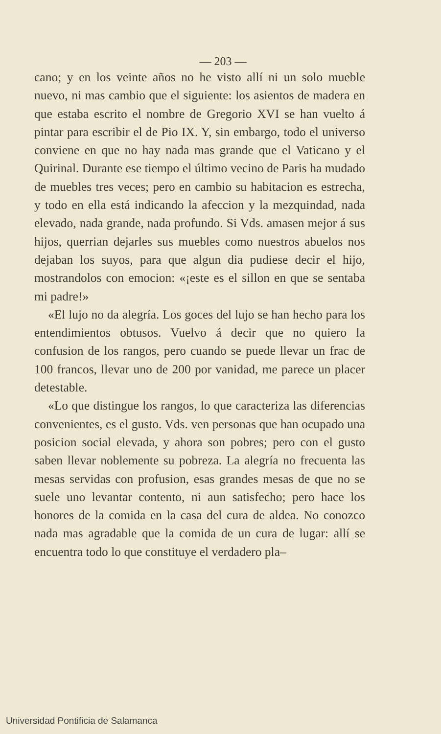— 203 —
cano; y en los veinte años no he visto allí ni un solo mueble nuevo, ni mas cambio que el siguiente: los asientos de madera en que estaba escrito el nombre de Gregorio XVI se han vuelto á pintar para escribir el de Pio IX. Y, sin embargo, todo el universo conviene en que no hay nada mas grande que el Vaticano y el Quirinal. Durante ese tiempo el último vecino de Paris ha mudado de muebles tres veces; pero en cambio su habitacion es estrecha, y todo en ella está indicando la afeccion y la mezquindad, nada elevado, nada grande, nada profundo. Si Vds. amasen mejor á sus hijos, querrian dejarles sus muebles como nuestros abuelos nos dejaban los suyos, para que algun dia pudiese decir el hijo, mostrandolos con emocion: «¡este es el sillon en que se sentaba mi padre!»
«El lujo no da alegría. Los goces del lujo se han hecho para los entendimientos obtusos. Vuelvo á decir que no quiero la confusion de los rangos, pero cuando se puede llevar un frac de 100 francos, llevar uno de 200 por vanidad, me parece un placer detestable.
«Lo que distingue los rangos, lo que caracteriza las diferencias convenientes, es el gusto. Vds. ven personas que han ocupado una posicion social elevada, y ahora son pobres; pero con el gusto saben llevar noblemente su pobreza. La alegría no frecuenta las mesas servidas con profusion, esas grandes mesas de que no se suele uno levantar contento, ni aun satisfecho; pero hace los honores de la comida en la casa del cura de aldea. No conozco nada mas agradable que la comida de un cura de lugar: allí se encuentra todo lo que constituye el verdadero pla–
Universidad Pontificia de Salamanca